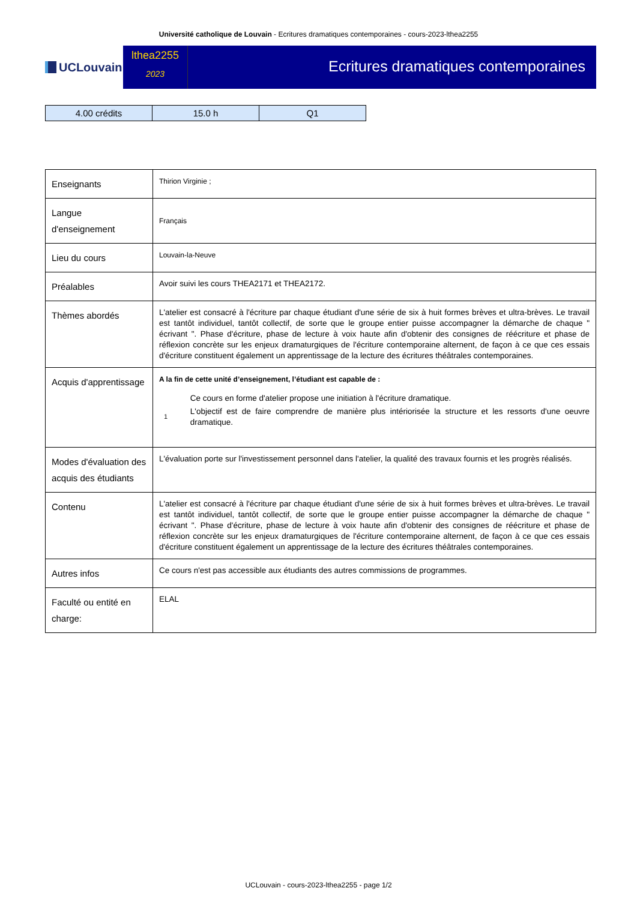Université catholique de Louvain - Ecritures dramatiques contemporaines - cours-2023-lthea2255
UCLouvain
lthea2255
2023
Ecritures dramatiques contemporaines
| 4.00 crédits | 15.0 h | Q1 |
| Enseignants | Thirion Virginie ; |
| Langue d'enseignement | Français |
| Lieu du cours | Louvain-la-Neuve |
| Préalables | Avoir suivi les cours THEA2171 et THEA2172. |
| Thèmes abordés | L'atelier est consacré à l'écriture par chaque étudiant d'une série de six à huit formes brèves et ultra-brèves. Le travail est tantôt individuel, tantôt collectif, de sorte que le groupe entier puisse accompagner la démarche de chaque " écrivant ". Phase d'écriture, phase de lecture à voix haute afin d'obtenir des consignes de réécriture et phase de réflexion concrète sur les enjeux dramaturgiques de l'écriture contemporaine alternent, de façon à ce que ces essais d'écriture constituent également un apprentissage de la lecture des écritures théâtrales contemporaines. |
| Acquis d'apprentissage | A la fin de cette unité d’enseignement, l’étudiant est capable de : 1 Ce cours en forme d'atelier propose une initiation à l'écriture dramatique. L'objectif est de faire comprendre de manière plus intériorisée la structure et les ressorts d'une oeuvre dramatique. |
| Modes d'évaluation des acquis des étudiants | L'évaluation porte sur l'investissement personnel dans l'atelier, la qualité des travaux fournis et les progrès réalisés. |
| Contenu | L'atelier est consacré à l'écriture par chaque étudiant d'une série de six à huit formes brèves et ultra-brèves. Le travail est tantôt individuel, tantôt collectif, de sorte que le groupe entier puisse accompagner la démarche de chaque " écrivant ". Phase d'écriture, phase de lecture à voix haute afin d'obtenir des consignes de réécriture et phase de réflexion concrète sur les enjeux dramaturgiques de l'écriture contemporaine alternent, de façon à ce que ces essais d'écriture constituent également un apprentissage de la lecture des écritures théâtrales contemporaines. |
| Autres infos | Ce cours n'est pas accessible aux étudiants des autres commissions de programmes. |
| Faculté ou entité en charge: | ELAL |
UCLouvain - cours-2023-lthea2255 - page 1/2